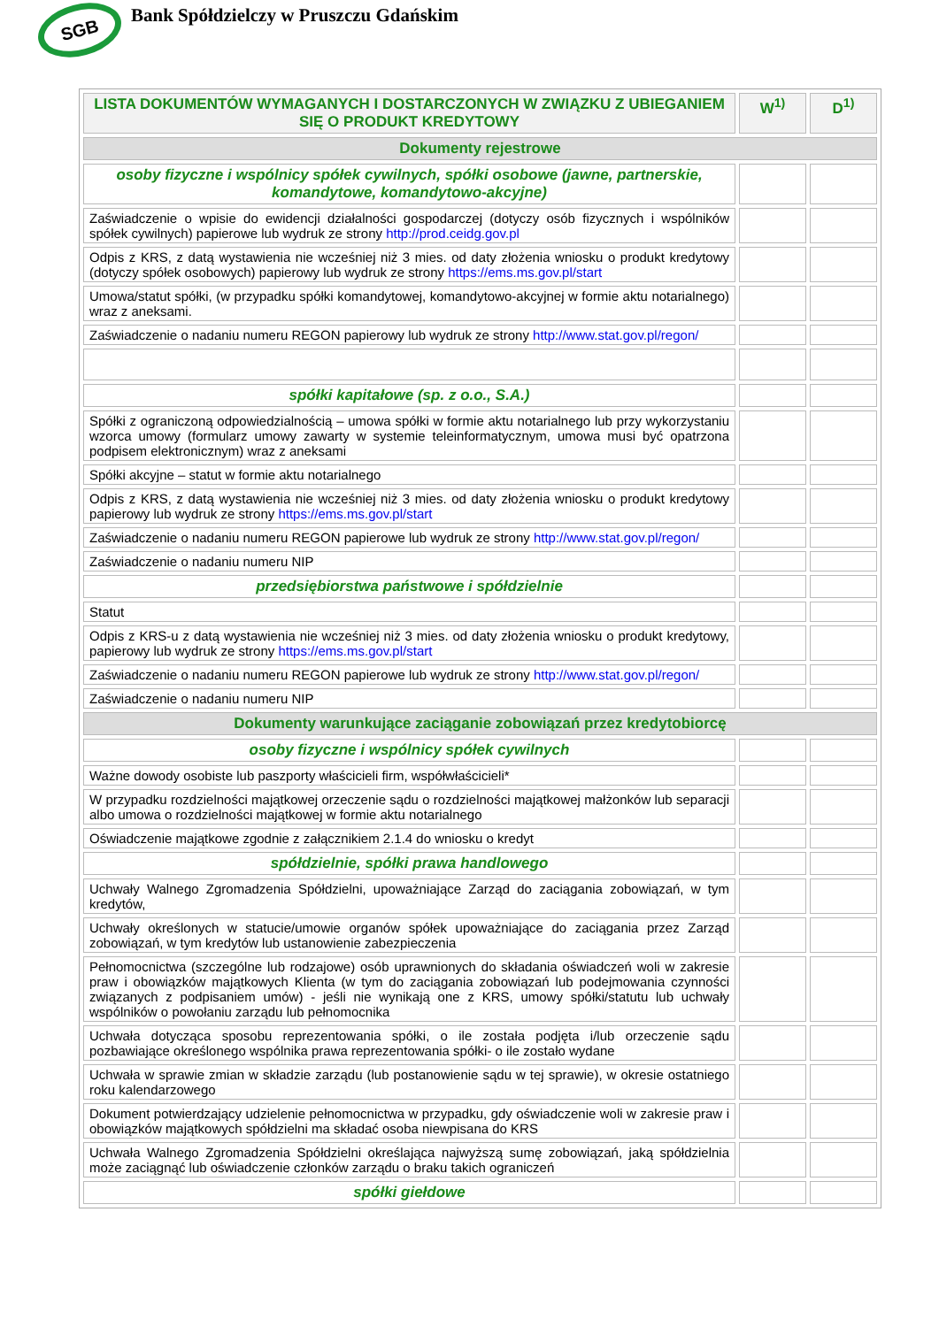SGB
Bank Spółdzielczy w Pruszczu Gdańskim
| LISTA DOKUMENTÓW WYMAGANYCH I DOSTARCZONYCH W ZWIĄZKU Z UBIEGANIEM SIĘ O PRODUKT KREDYTOWY | W<sup>1)</sup> | D<sup>1)</sup> |
| --- | --- | --- |
| Dokumenty rejestrowe | | |
| osoby fizyczne i wspólnicy spółek cywilnych, spółki osobowe (jawne, partnerskie, komandytowe, komandytowo-akcyjne) | | |
| Zaświadczenie o wpisie do ewidencji działalności gospodarczej (dotyczy osób fizycznych i wspólników spółek cywilnych) papierowe lub wydruk ze strony http://prod.ceidg.gov.pl | | |
| Odpis z KRS, z datą wystawienia nie wcześniej niż 3 mies. od daty złożenia wniosku o produkt kredytowy (dotyczy spółek osobowych) papierowy lub wydruk ze strony https://ems.ms.gov.pl/start | | |
| Umowa/statut spółki, (w przypadku spółki komandytowej, komandytowo-akcyjnej w formie aktu notarialnego) wraz z aneksami. | | |
| Zaświadczenie o nadaniu numeru REGON papierowy lub wydruk ze strony http://www.stat.gov.pl/regon/ | | |
| spółki kapitałowe (sp. z o.o., S.A.) | | |
| Spółki z ograniczoną odpowiedzialnością – umowa spółki w formie aktu notarialnego lub przy wykorzystaniu wzorca umowy (formularz umowy zawarty w systemie teleinformatycznym, umowa musi być opatrzona podpisem elektronicznym) wraz z aneksami | | |
| Spółki akcyjne – statut w formie aktu notarialnego | | |
| Odpis z KRS, z datą wystawienia nie wcześniej niż 3 mies. od daty złożenia wniosku o produkt kredytowy papierowy lub wydruk ze strony https://ems.ms.gov.pl/start | | |
| Zaświadczenie o nadaniu numeru REGON papierowe lub wydruk ze strony http://www.stat.gov.pl/regon/ | | |
| Zaświadczenie o nadaniu numeru NIP | | |
| przedsiębiorstwa państwowe i spółdzielnie | | |
| Statut | | |
| Odpis z KRS-u z datą wystawienia nie wcześniej niż 3 mies. od daty złożenia wniosku o produkt kredytowy, papierowy lub wydruk ze strony https://ems.ms.gov.pl/start | | |
| Zaświadczenie o nadaniu numeru REGON papierowe lub wydruk ze strony http://www.stat.gov.pl/regon/ | | |
| Zaświadczenie o nadaniu numeru NIP | | |
| Dokumenty warunkujące zaciąganie zobowiązań przez kredytobiorcę | | |
| osoby fizyczne i wspólnicy spółek cywilnych | | |
| Ważne dowody osobiste lub paszporty właścicieli firm, współwłaścicieli* | | |
| W przypadku rozdzielności majątkowej orzeczenie sądu o rozdzielności majątkowej małżonków lub separacji albo umowa o rozdzielności majątkowej w formie aktu notarialnego | | |
| Oświadczenie majątkowe zgodnie z załącznikiem 2.1.4 do wniosku o kredyt | | |
| spółdzielnie, spółki prawa handlowego | | |
| Uchwały Walnego Zgromadzenia Spółdzielni, upoważniające Zarząd do zaciągania zobowiązań, w tym kredytów, | | |
| Uchwały określonych w statucie/umowie organów spółek upoważniające do zaciągania przez Zarząd zobowiązań, w tym kredytów lub ustanowienie zabezpieczenia | | |
| Pełnomocnictwa (szczególne lub rodzajowe) osób uprawnionych do składania oświadczeń woli w zakresie praw i obowiązków majątkowych Klienta (w tym do zaciągania zobowiązań lub podejmowania czynności związanych z podpisaniem umów) - jeśli nie wynikają one z KRS, umowy spółki/statutu lub uchwały wspólników o powołaniu zarządu lub pełnomocnika | | |
| Uchwała dotycząca sposobu reprezentowania spółki, o ile została podjęta i/lub orzeczenie sądu pozbawiające określonego wspólnika prawa reprezentowania spółki- o ile zostało wydane | | |
| Uchwała w sprawie zmian w składzie zarządu (lub postanowienie sądu w tej sprawie), w okresie ostatniego roku kalendarzowego | | |
| Dokument potwierdzający udzielenie pełnomocnictwa w przypadku, gdy oświadczenie woli w zakresie praw i obowiązków majątkowych spółdzielni ma składać osoba niewpisana do KRS | | |
| Uchwała Walnego Zgromadzenia Spółdzielni określająca najwyższą sumę zobowiązań, jaką spółdzielnia może zaciągnąć lub oświadczenie członków zarządu o braku takich ograniczeń | | |
| spółki giełdowe | | |